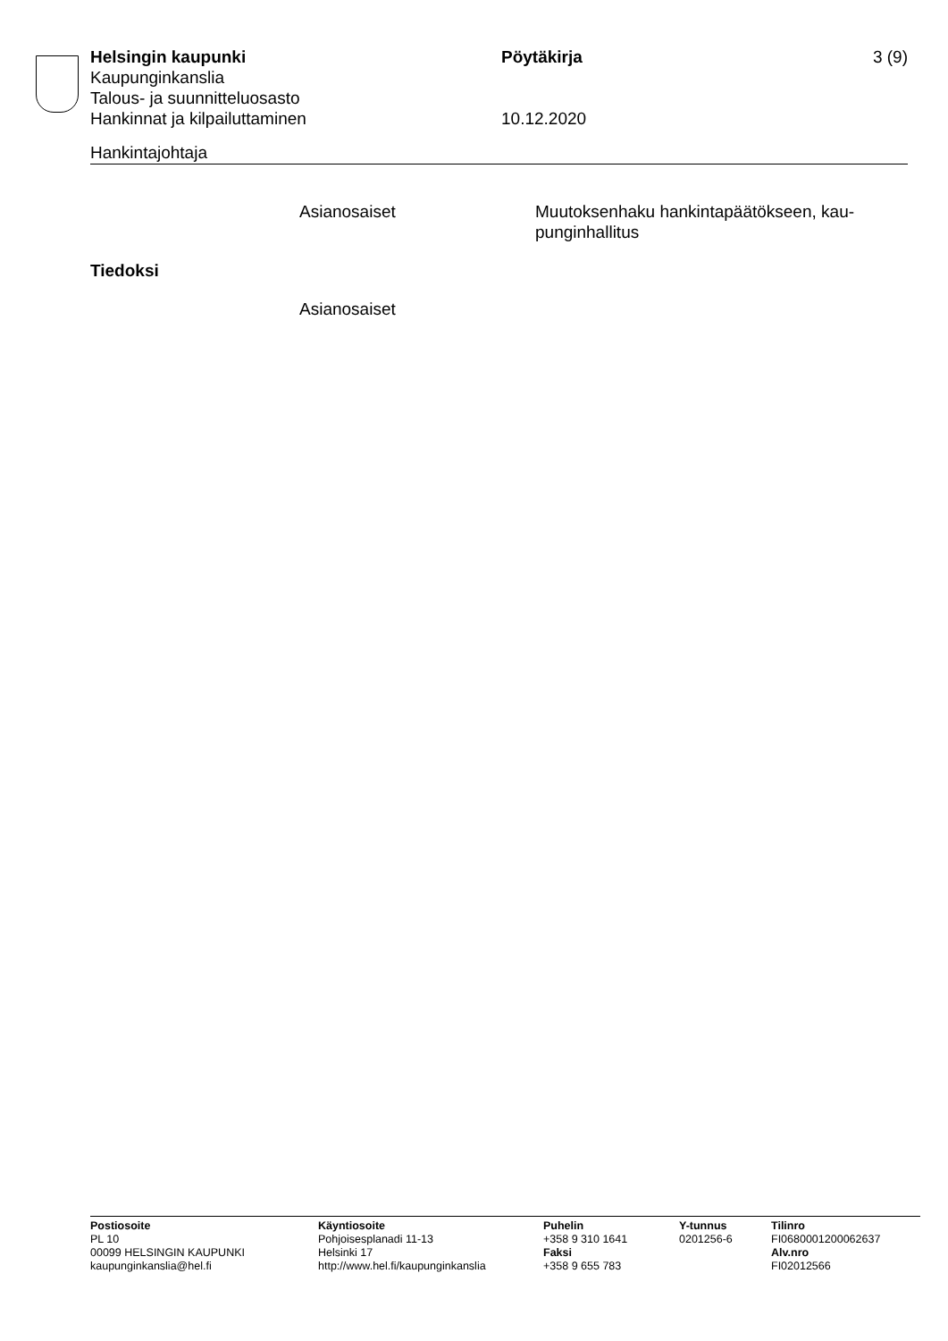Helsingin kaupunki Pöytäkirja 3 (9)
Kaupunginkanslia
Talous- ja suunnitteluosasto
Hankinnat ja kilpailuttaminen 10.12.2020
Hankintajohtaja
Asianosaiset Muutoksenhaku hankintapäätökseen, kau-
punginhallitus
Tiedoksi
Asianosaiset
Postiosoite
PL 10
00099 HELSINGIN KAUPUNKI
kaupunginkanslia@hel.fi
Käyntiosoite
Pohjoisesplanadi 11-13
Helsinki 17
http://www.hel.fi/kaupunginkanslia
Puhelin
+358 9 310 1641
Faksi
+358 9 655 783
Y-tunnus
0201256-6
Tilinro
FI0680001200062637
Alv.nro
FI02012566